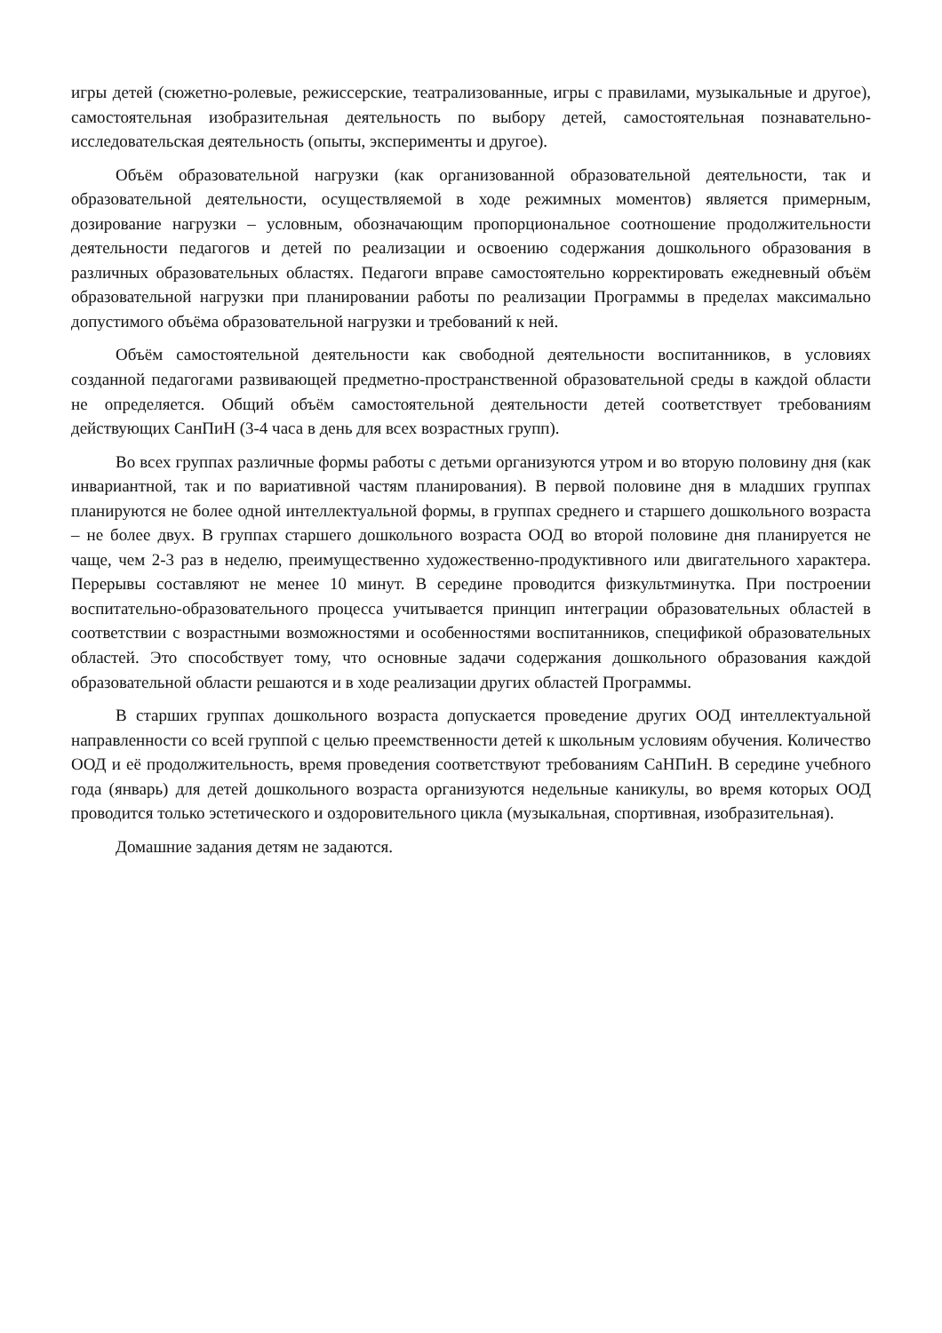игры детей (сюжетно-ролевые, режиссерские, театрализованные, игры с правилами, музыкальные и другое), самостоятельная изобразительная деятельность по выбору детей, самостоятельная познавательно-исследовательская деятельность (опыты, эксперименты и другое).
Объём образовательной нагрузки (как организованной образовательной деятельности, так и образовательной деятельности, осуществляемой в ходе режимных моментов) является примерным, дозирование нагрузки – условным, обозначающим пропорциональное соотношение продолжительности деятельности педагогов и детей по реализации и освоению содержания дошкольного образования в различных образовательных областях. Педагоги вправе самостоятельно корректировать ежедневный объём образовательной нагрузки при планировании работы по реализации Программы в пределах максимально допустимого объёма образовательной нагрузки и требований к ней.
Объём самостоятельной деятельности как свободной деятельности воспитанников, в условиях созданной педагогами развивающей предметно-пространственной образовательной среды в каждой области не определяется. Общий объём самостоятельной деятельности детей соответствует требованиям действующих СанПиН (3-4 часа в день для всех возрастных групп).
Во всех группах различные формы работы с детьми организуются утром и во вторую половину дня (как инвариантной, так и по вариативной частям планирования). В первой половине дня в младших группах планируются не более одной интеллектуальной формы, в группах среднего и старшего дошкольного возраста – не более двух. В группах старшего дошкольного возраста ООД во второй половине дня планируется не чаще, чем 2-3 раз в неделю, преимущественно художественно-продуктивного или двигательного характера. Перерывы составляют не менее 10 минут. В середине проводится физкультминутка. При построении воспитательно-образовательного процесса учитывается принцип интеграции образовательных областей в соответствии с возрастными возможностями и особенностями воспитанников, спецификой образовательных областей. Это способствует тому, что основные задачи содержания дошкольного образования каждой образовательной области решаются и в ходе реализации других областей Программы.
В старших группах дошкольного возраста допускается проведение других ООД интеллектуальной направленности со всей группой с целью преемственности детей к школьным условиям обучения. Количество ООД и её продолжительность, время проведения соответствуют требованиям СаНПиН. В середине учебного года (январь) для детей дошкольного возраста организуются недельные каникулы, во время которых ООД проводится только эстетического и оздоровительного цикла (музыкальная, спортивная, изобразительная).
Домашние задания детям не задаются.